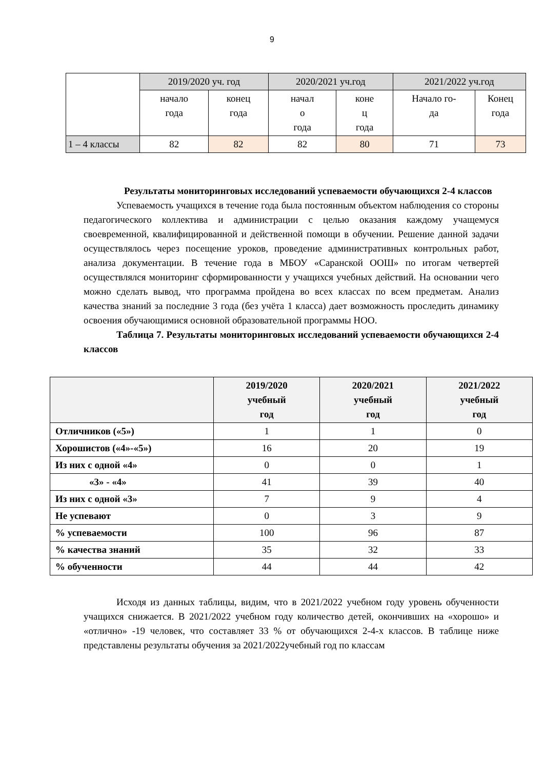9
| | 2019/2020 уч. год | | 2020/2021 уч.год | | 2021/2022 уч.год | |
| | начало года | конец года | начал о года | коне ц года | Начало го- да | Конец года |
| 1 – 4 классы | 82 | 82 | 82 | 80 | 71 | 73 |
Результаты мониторинговых исследований успеваемости обучающихся 2-4 классов
Успеваемость учащихся в течение года была постоянным объектом наблюдения со стороны педагогического коллектива и администрации с целью оказания каждому учащемуся своевременной, квалифицированной и действенной помощи в обучении. Решение данной задачи осуществлялось через посещение уроков, проведение административных контрольных работ, анализа документации. В течение года в МБОУ «Саранской ООШ» по итогам четвертей осуществлялся мониторинг сформированности у учащихся учебных действий. На основании чего можно сделать вывод, что программа пройдена во всех классах по всем предметам. Анализ качества знаний за последние 3 года (без учёта 1 класса) дает возможность проследить динамику освоения обучающимися основной образовательной программы НОО.
Таблица 7. Результаты мониторинговых исследований успеваемости обучающихся 2-4 классов
| | 2019/2020 учебный год | 2020/2021 учебный год | 2021/2022 учебный год |
| --- | --- | --- | --- |
| Отличников («5») | 1 | 1 | 0 |
| Хорошистов («4»-«5») | 16 | 20 | 19 |
| Из них с одной «4» | 0 | 0 | 1 |
| «3» - «4» | 41 | 39 | 40 |
| Из них с одной «3» | 7 | 9 | 4 |
| Не успевают | 0 | 3 | 9 |
| % успеваемости | 100 | 96 | 87 |
| % качества знаний | 35 | 32 | 33 |
| % обученности | 44 | 44 | 42 |
Исходя из данных таблицы, видим, что в 2021/2022 учебном году уровень обученности учащихся снижается. В 2021/2022 учебном году количество детей, окончивших на «хорошо» и «отлично» -19 человек, что составляет 33 % от обучающихся 2-4-х классов. В таблице ниже представлены результаты обучения за 2021/2022учебный год по классам